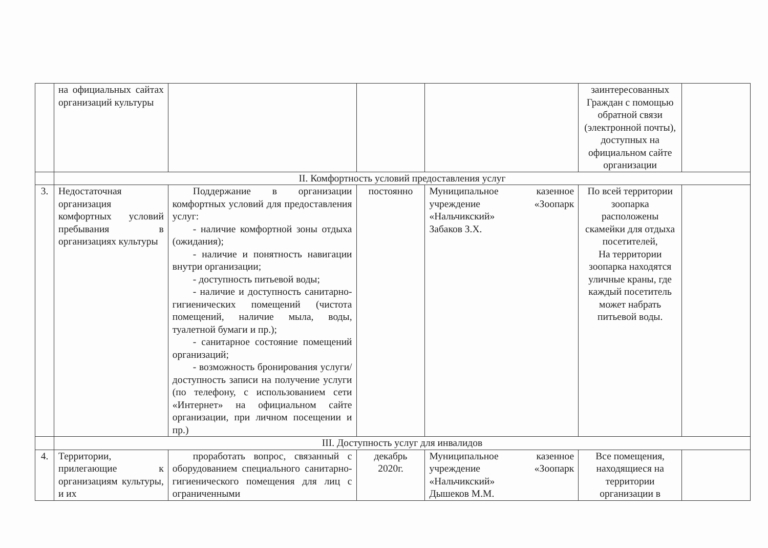| | на официальных сайтах организаций культуры | | | | заинтересованных Граждан с помощью обратной связи (электронной почты), доступных на официальном сайте организации | |
| | II. Комфортность условий предоставления услуг | | | | | |
| 3. | Недостаточная организация комфортных условий пребывания в организациях культуры | Поддержание в организации комфортных условий для предоставления услуг: - наличие комфортной зоны отдыха (ожидания); - наличие и понятность навигации внутри организации; - доступность питьевой воды; - наличие и доступность санитарно-гигиенических помещений (чистота помещений, наличие мыла, воды, туалетной бумаги и пр.); - санитарное состояние помещений организаций; - возможность бронирования услуги/доступность записи на получение услуги (по телефону, с использованием сети «Интернет» на официальном сайте организации, при личном посещении и пр.) | постоянно | Муниципальное казенное учреждение «Зоопарк «Нальчикский» Забаков З.Х. | По всей территории зоопарка расположены скамейки для отдыха посетителей, На территории зоопарка находятся уличные краны, где каждый посетитель может набрать питьевой воды. | |
| | III. Доступность услуг для инвалидов | | | | | |
| 4. | Территории, прилегающие к организациям культуры, и их | проработать вопрос, связанный с оборудованием специального санитарно-гигиенического помещения для лиц с ограниченными | декабрь 2020г. | Муниципальное казенное учреждение «Зоопарк «Нальчикский» Дышеков М.М. | Все помещения, находящиеся на территории организации в | |